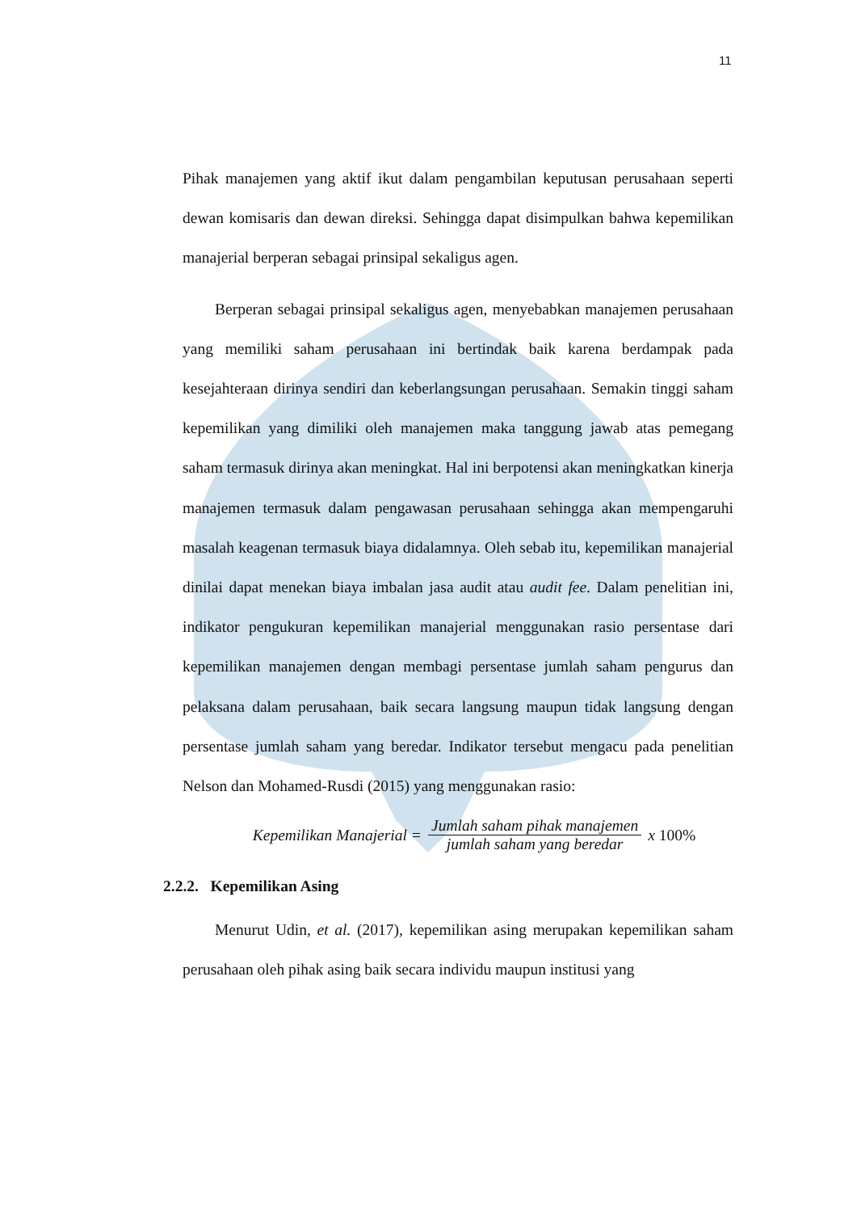11
Pihak manajemen yang aktif ikut dalam pengambilan keputusan perusahaan seperti dewan komisaris dan dewan direksi. Sehingga dapat disimpulkan bahwa kepemilikan manajerial berperan sebagai prinsipal sekaligus agen.
Berperan sebagai prinsipal sekaligus agen, menyebabkan manajemen perusahaan yang memiliki saham perusahaan ini bertindak baik karena berdampak pada kesejahteraan dirinya sendiri dan keberlangsungan perusahaan. Semakin tinggi saham kepemilikan yang dimiliki oleh manajemen maka tanggung jawab atas pemegang saham termasuk dirinya akan meningkat. Hal ini berpotensi akan meningkatkan kinerja manajemen termasuk dalam pengawasan perusahaan sehingga akan mempengaruhi masalah keagenan termasuk biaya didalamnya. Oleh sebab itu, kepemilikan manajerial dinilai dapat menekan biaya imbalan jasa audit atau audit fee. Dalam penelitian ini, indikator pengukuran kepemilikan manajerial menggunakan rasio persentase dari kepemilikan manajemen dengan membagi persentase jumlah saham pengurus dan pelaksana dalam perusahaan, baik secara langsung maupun tidak langsung dengan persentase jumlah saham yang beredar. Indikator tersebut mengacu pada penelitian Nelson dan Mohamed-Rusdi (2015) yang menggunakan rasio:
Kepemilikan Manajerial = Jumlah saham pihak manajemen jumlah saham yang beredar x 100%
2.2.2. Kepemilikan Asing
Menurut Udin, et al. (2017), kepemilikan asing merupakan kepemilikan saham perusahaan oleh pihak asing baik secara individu maupun institusi yang